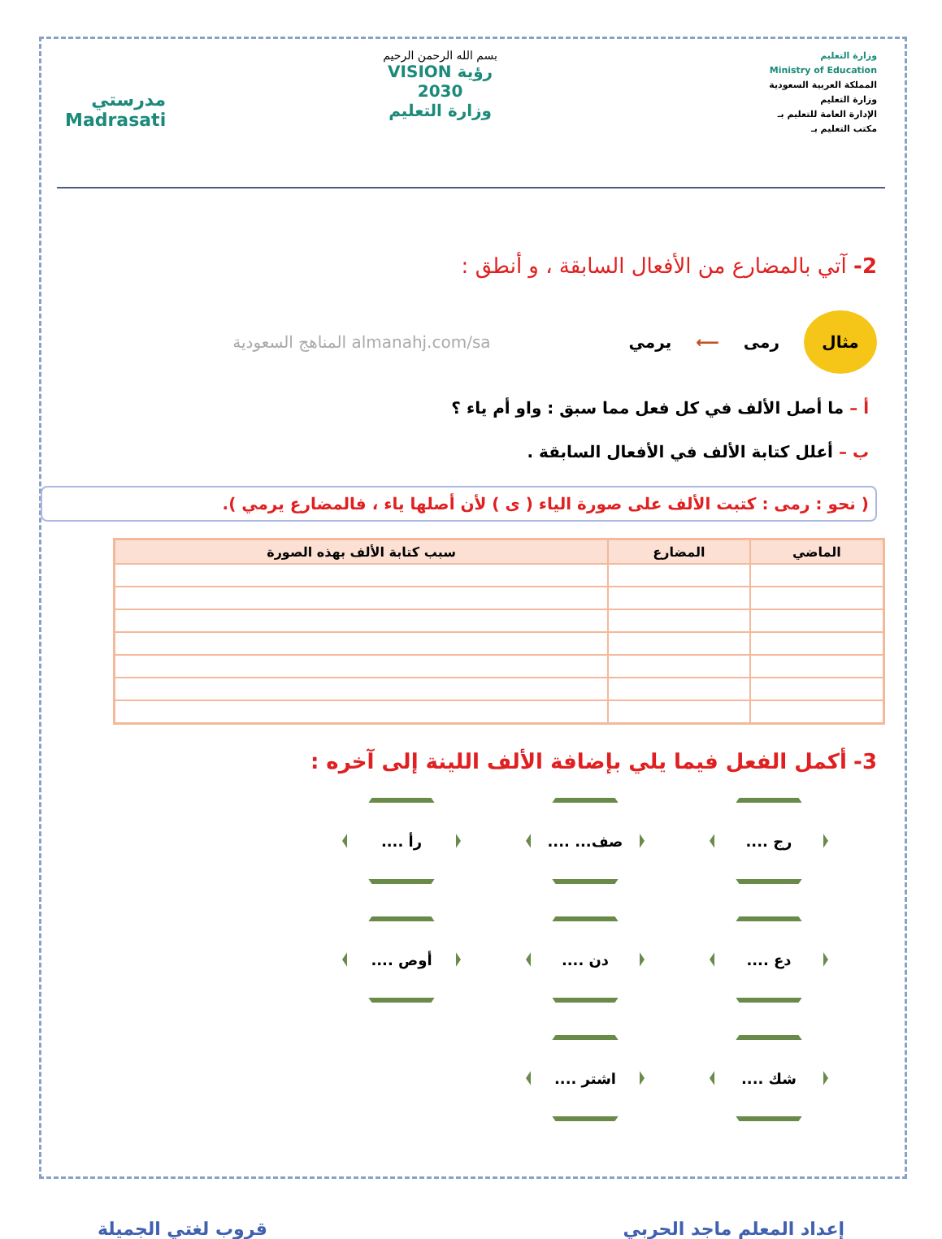وزارة التعليم
Ministry of Education
المملكة العربية السعودية
وزارة التعليم
الإدارة العامة للتعليم بـ
مكتب التعليم بـ
بسم الله الرحمن الرحيم
رؤية VISION
2030
وزارة التعليم
مدرستي
Madrasati
2- آتي بالمضارع من الأفعال السابقة ، و أنطق :
مثال
رمى ⟵ يرمي almanahj.com/sa المناهج السعودية
أ – ما أصل الألف في كل فعل مما سبق : واو أم ياء ؟
ب – أعلل كتابة الألف في الأفعال السابقة .
( نحو : رمى : كتبت الألف على صورة الياء ( ى ) لأن أصلها ياء ، فالمضارع يرمي ).
| الماضي | المضارع | سبب كتابة الألف بهذه الصورة |
| --- | --- | --- |
3- أكمل الفعل فيما يلي بإضافة الألف اللينة إلى آخره :
رج ....
صف... ....
رأ ....
دع ....
دن ....
أوص ....
شك ....
اشتر ....
إعداد المعلم ماجد الحربي قروب لغتي الجميلة